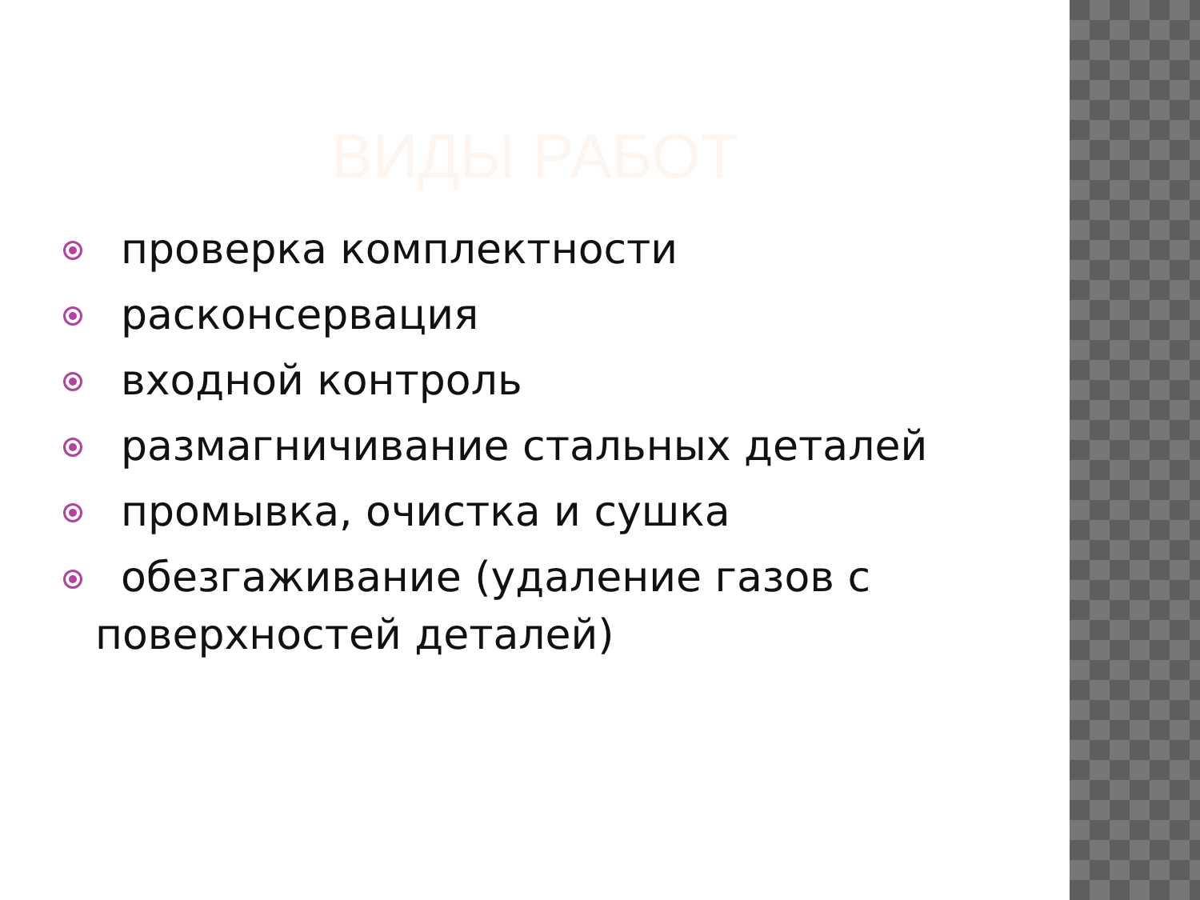ВИДЫ РАБОТ
проверка комплектности
расконсервация
входной контроль
размагничивание стальных деталей
промывка, очистка и сушка
обезгаживание (удаление газов с
поверхностей деталей)